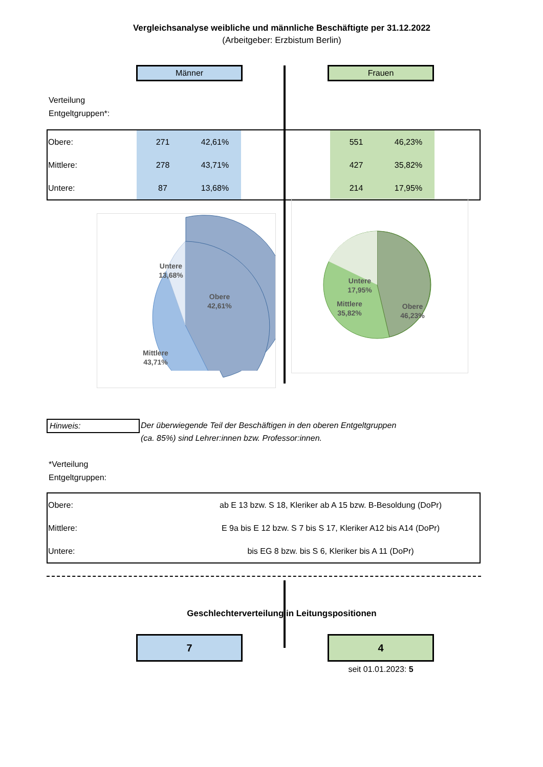Vergleichsanalyse weibliche und männliche Beschäftigte per 31.12.2022
(Arbeitgeber: Erzbistum Berlin)
Männer Frauen
Verteilung
Entgeltgruppen*:
| Obere: | 271 | 42,61% | | 551 | 46,23% | |
| Mittlere: | 278 | 43,71% | | 427 | 35,82% | |
| Untere: | 87 | 13,68% | | 214 | 17,95% | |
Untere
13,68%
Obere
42,61%
Mittlere
43,71%
Untere
17,95%
Obere
46,23%
Mittlere
35,82%
Hinweis:
Der überwiegende Teil der Beschäftigen in den oberen Entgeltgruppen
(ca. 85%) sind Lehrer:innen bzw. Professor:innen.
*Verteilung
Entgeltgruppen:
| Obere: | ab E 13 bzw. S 18, Kleriker ab A 15 bzw. B-Besoldung (DoPr) |
| Mittlere: | E 9a bis E 12 bzw. S 7 bis S 17, Kleriker A12 bis A14 (DoPr) |
| Untere: | bis EG 8 bzw. bis S 6, Kleriker bis A 11 (DoPr) |
Geschlechterverteilung in Leitungspositionen
7 4
seit 01.01.2023: 5